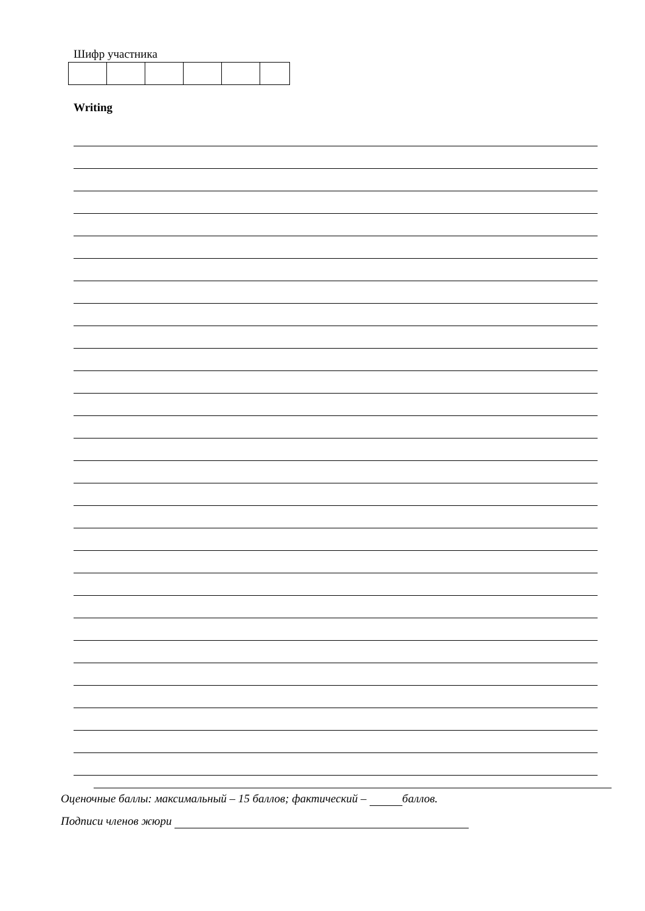Шифр участника
Writing
Оценочные баллы: максимальный – 15 баллов; фактический – баллов.
Подписи членов жюри